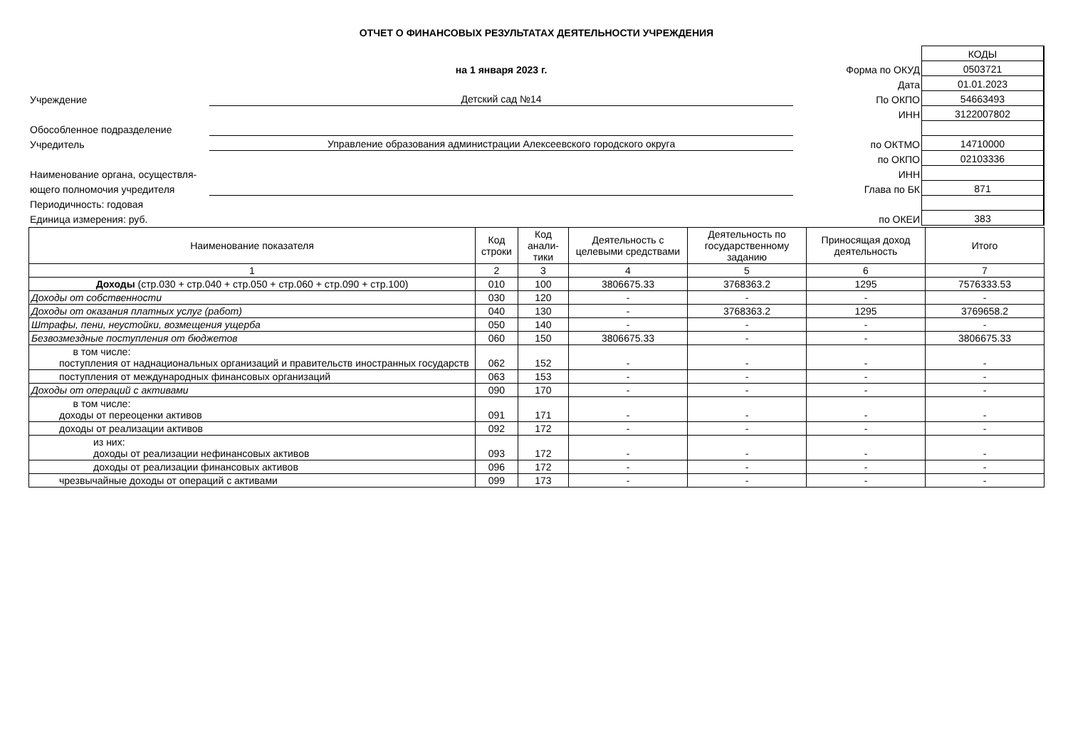ОТЧЕТ О ФИНАНСОВЫХ РЕЗУЛЬТАТАХ ДЕЯТЕЛЬНОСТИ УЧРЕЖДЕНИЯ
| | | | КОДЫ |
| | на 1 января 2023 г. | Форма по ОКУД | 0503721 |
| | | Дата | 01.01.2023 |
| Учреждение | Детский сад №14 | По ОКПО | 54663493 |
| | | ИНН | 3122007802 |
| Обособленное подразделение | | | |
| Учредитель | Управление образования администрации Алексеевского городского округа | по ОКТМО | 14710000 |
| | | по ОКПО | 02103336 |
| Наименование органа, осуществля- | | ИНН | |
| ющего полномочия учредителя | | Глава по БК | 871 |
| Периодичность: годовая | | | |
| Единица измерения: руб. | | по ОКЕИ | 383 |
| Наименование показателя | Код строки | Код анали-тики | Деятельность с целевыми средствами | Деятельность по государственному заданию | Приносящая доход деятельность | Итого |
| --- | --- | --- | --- | --- | --- | --- |
| 1 | 2 | 3 | 4 | 5 | 6 | 7 |
| Доходы (стр.030 + стр.040 + стр.050 + стр.060 + стр.090 + стр.100) | 010 | 100 | 3806675.33 | 3768363.2 | 1295 | 7576333.53 |
| Доходы от собственности | 030 | 120 | - | - | - | - |
| Доходы от оказания платных услуг (работ) | 040 | 130 | - | 3768363.2 | 1295 | 3769658.2 |
| Штрафы, пени, неустойки, возмещения ущерба | 050 | 140 | - | - | - | - |
| Безвозмездные поступления от бюджетов | 060 | 150 | 3806675.33 | - | - | 3806675.33 |
| в том числе: поступления от наднациональных организаций и правительств иностранных государств | 062 | 152 | - | - | - | - |
| поступления от международных финансовых организаций | 063 | 153 | - | - | - | - |
| Доходы от операций с активами | 090 | 170 | - | - | - | - |
| в том числе: доходы от переоценки активов | 091 | 171 | - | - | - | - |
| доходы от реализации активов | 092 | 172 | - | - | - | - |
| из них: доходы от реализации нефинансовых активов | 093 | 172 | - | - | - | - |
| доходы от реализации финансовых активов | 096 | 172 | - | - | - | - |
| чрезвычайные доходы от операций с активами | 099 | 173 | - | - | - | - |